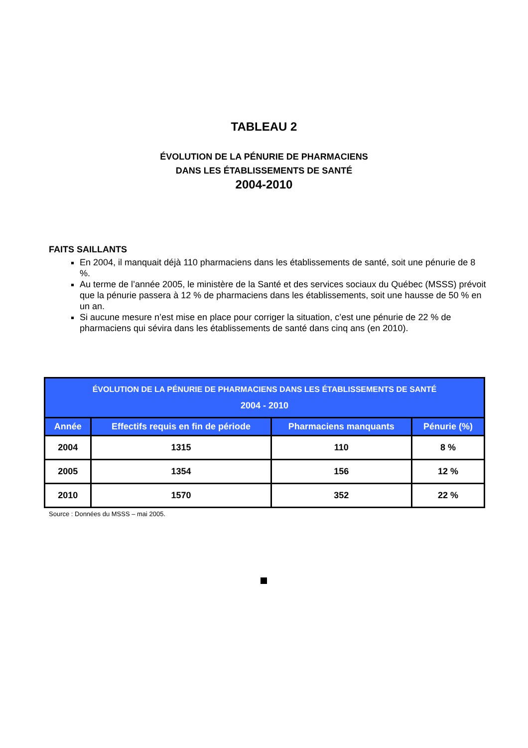TABLEAU 2
ÉVOLUTION DE LA PÉNURIE DE PHARMACIENS
DANS LES ÉTABLISSEMENTS DE SANTÉ
2004-2010
FAITS SAILLANTS
En 2004, il manquait déjà 110 pharmaciens dans les établissements de santé, soit une pénurie de 8 %.
Au terme de l’année 2005, le ministère de la Santé et des services sociaux du Québec (MSSS) prévoit que la pénurie passera à 12 % de pharmaciens dans les établissements, soit une hausse de 50 % en un an.
Si aucune mesure n’est mise en place pour corriger la situation, c’est une pénurie de 22 % de pharmaciens qui sévira dans les établissements de santé dans cinq ans (en 2010).
| ÉVOLUTION DE LA PÉNURIE DE PHARMACIENS DANS LES ÉTABLISSEMENTS DE SANTÉ 2004 - 2010 | | | |
| --- | --- | --- | --- |
| Année | Effectifs requis en fin de période | Pharmaciens manquants | Pénurie (%) |
| 2004 | 1315 | 110 | 8 % |
| 2005 | 1354 | 156 | 12 % |
| 2010 | 1570 | 352 | 22 % |
Source : Données du MSSS – mai 2005.